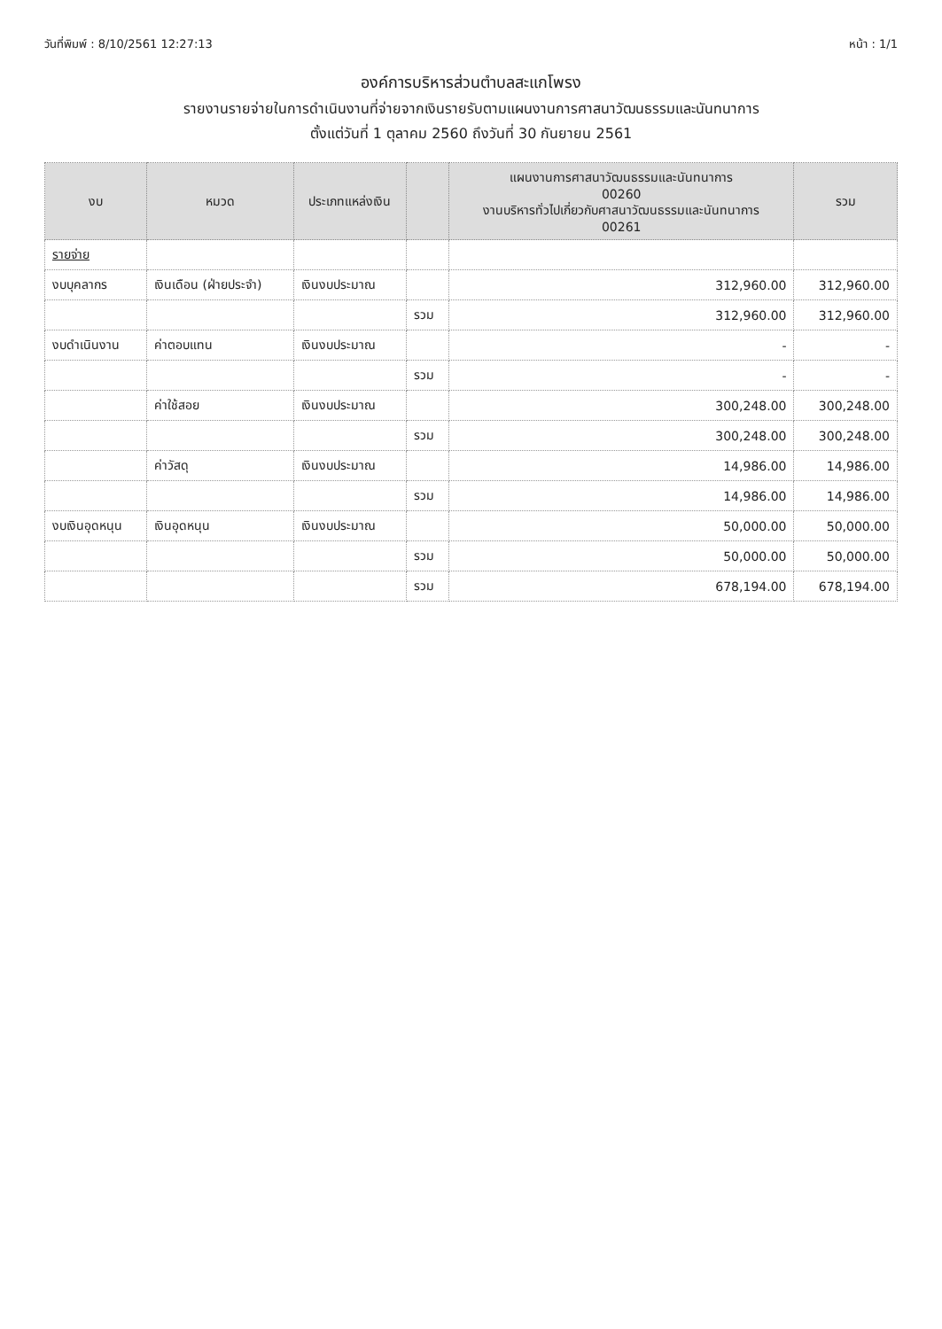วันที่พิมพ์ : 8/10/2561 12:27:13 หน้า : 1/1
องค์การบริหารส่วนตำบลสะแกโพรง
รายงานรายจ่ายในการดำเนินงานที่จ่ายจากเงินรายรับตามแผนงานการศาสนาวัฒนธรรมและนันทนาการ
ตั้งแต่วันที่ 1 ตุลาคม 2560 ถึงวันที่ 30 กันยายน 2561
| งบ | หมวด | ประเภทแหล่งเงิน | | แผนงานการศาสนาวัฒนธรรมและนันทนาการ 00260 งานบริหารทั่วไปเกี่ยวกับศาสนาวัฒนธรรมและนันทนาการ 00261 | รวม |
| --- | --- | --- | --- | --- | --- |
| รายจ่าย | | | | | |
| งบบุคลากร | เงินเดือน (ฝ่ายประจำ) | เงินงบประมาณ | | 312,960.00 | 312,960.00 |
| | | | รวม | 312,960.00 | 312,960.00 |
| งบดำเนินงาน | ค่าตอบแทน | เงินงบประมาณ | | - | - |
| | | | รวม | - | - |
| | ค่าใช้สอย | เงินงบประมาณ | | 300,248.00 | 300,248.00 |
| | | | รวม | 300,248.00 | 300,248.00 |
| | ค่าวัสดุ | เงินงบประมาณ | | 14,986.00 | 14,986.00 |
| | | | รวม | 14,986.00 | 14,986.00 |
| งบเงินอุดหนุน | เงินอุดหนุน | เงินงบประมาณ | | 50,000.00 | 50,000.00 |
| | | | รวม | 50,000.00 | 50,000.00 |
| | | | รวม | 678,194.00 | 678,194.00 |